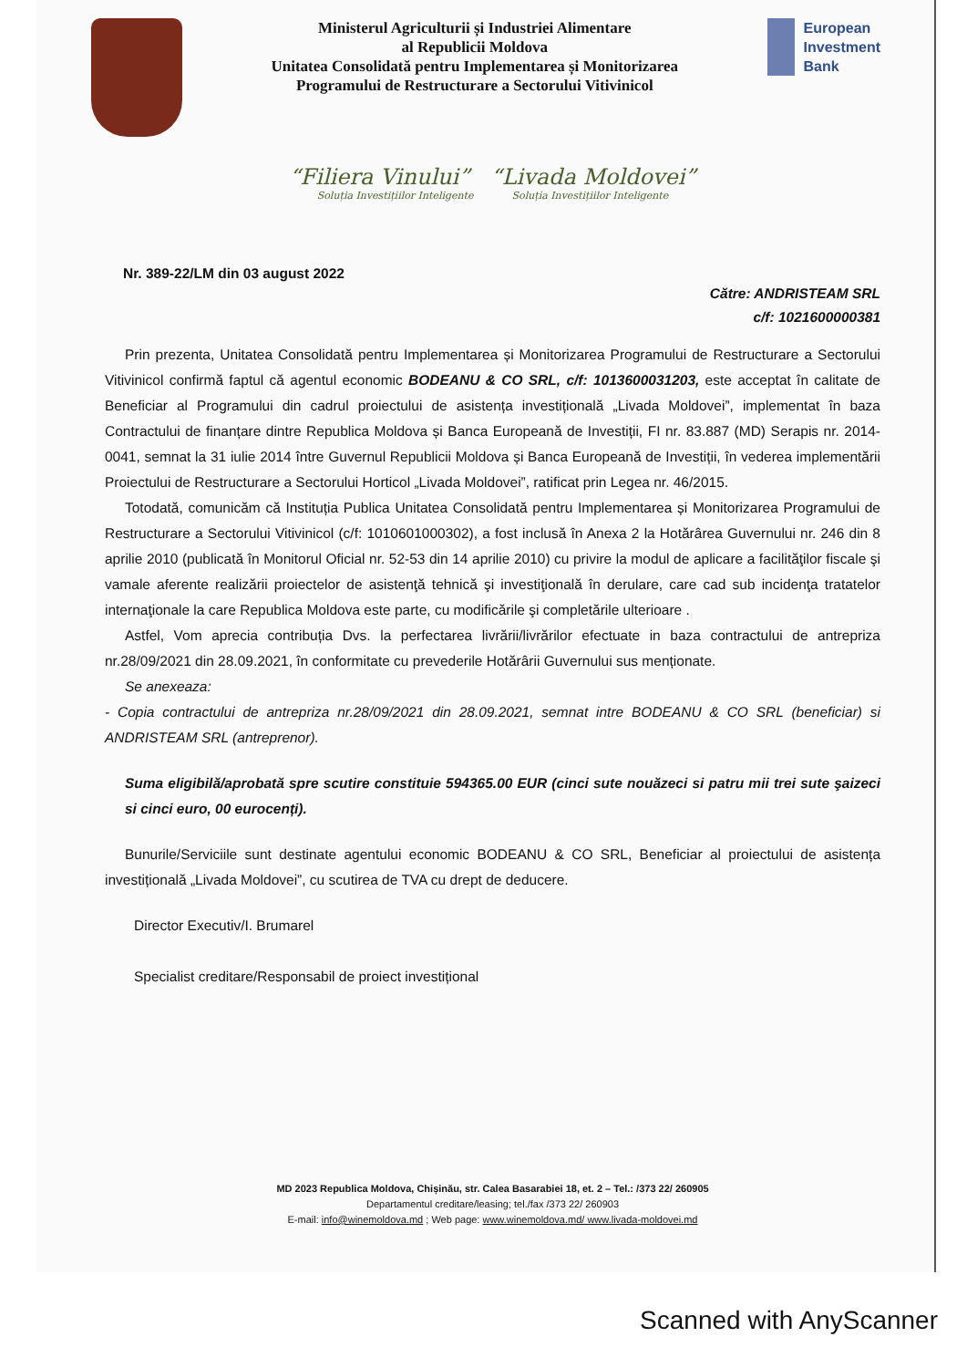Ministerul Agriculturii și Industriei Alimentare
al Republicii Moldova
Unitatea Consolidată pentru Implementarea și Monitorizarea
Programului de Restructurare a Sectorului Vitivinicol
European
Investment
Bank
“Filiera Vinului” “Livada Moldovei”
Soluția Investițiilor Inteligente Soluția Investițiilor Inteligente
Nr. 389-22/LM din 03 august 2022
Către: ANDRISTEAM SRL
c/f: 1021600000381
Prin prezenta, Unitatea Consolidată pentru Implementarea și Monitorizarea Programului de Restructurare a Sectorului Vitivinicol confirmă faptul că agentul economic BODEANU & CO SRL, c/f: 1013600031203, este acceptat în calitate de Beneficiar al Programului din cadrul proiectului de asistența investițională „Livada Moldovei”, implementat în baza Contractului de finanțare dintre Republica Moldova și Banca Europeană de Investiții, FI nr. 83.887 (MD) Serapis nr. 2014-0041, semnat la 31 iulie 2014 între Guvernul Republicii Moldova și Banca Europeană de Investiții, în vederea implementării Proiectului de Restructurare a Sectorului Horticol „Livada Moldovei”, ratificat prin Legea nr. 46/2015.
Totodată, comunicăm că Instituția Publica Unitatea Consolidată pentru Implementarea și Monitorizarea Programului de Restructurare a Sectorului Vitivinicol (c/f: 1010601000302), a fost inclusă în Anexa 2 la Hotărârea Guvernului nr. 246 din 8 aprilie 2010 (publicată în Monitorul Oficial nr. 52-53 din 14 aprilie 2010) cu privire la modul de aplicare a facilităţilor fiscale şi vamale aferente realizării proiectelor de asistenţă tehnică şi investiţională în derulare, care cad sub incidenţa tratatelor internaţionale la care Republica Moldova este parte, cu modificările şi completările ulterioare .
Astfel, Vom aprecia contribuția Dvs. la perfectarea livrării/livrărilor efectuate in baza contractului de antrepriza nr.28/09/2021 din 28.09.2021, în conformitate cu prevederile Hotărârii Guvernului sus menționate.
Se anexeaza:
- Copia contractului de antrepriza nr.28/09/2021 din 28.09.2021, semnat intre BODEANU & CO SRL (beneficiar) si ANDRISTEAM SRL (antreprenor).
Suma eligibilă/aprobată spre scutire constituie 594365.00 EUR (cinci sute nouăzeci si patru mii trei sute şaizeci si cinci euro, 00 eurocenți).
Bunurile/Serviciile sunt destinate agentului economic BODEANU & CO SRL, Beneficiar al proiectului de asistența investițională „Livada Moldovei”, cu scutirea de TVA cu drept de deducere.
Director Executiv/I. Brumarel
Specialist creditare/Responsabil de proiect investițional
MD 2023 Republica Moldova, Chișinău, str. Calea Basarabiei 18, et. 2 – Tel.: /373 22/ 260905
Departamentul creditare/leasing; tel./fax /373 22/ 260903
E-mail: info@winemoldova.md ; Web page: www.winemoldova.md/ www.livada-moldovei.md
Scanned with AnyScanner